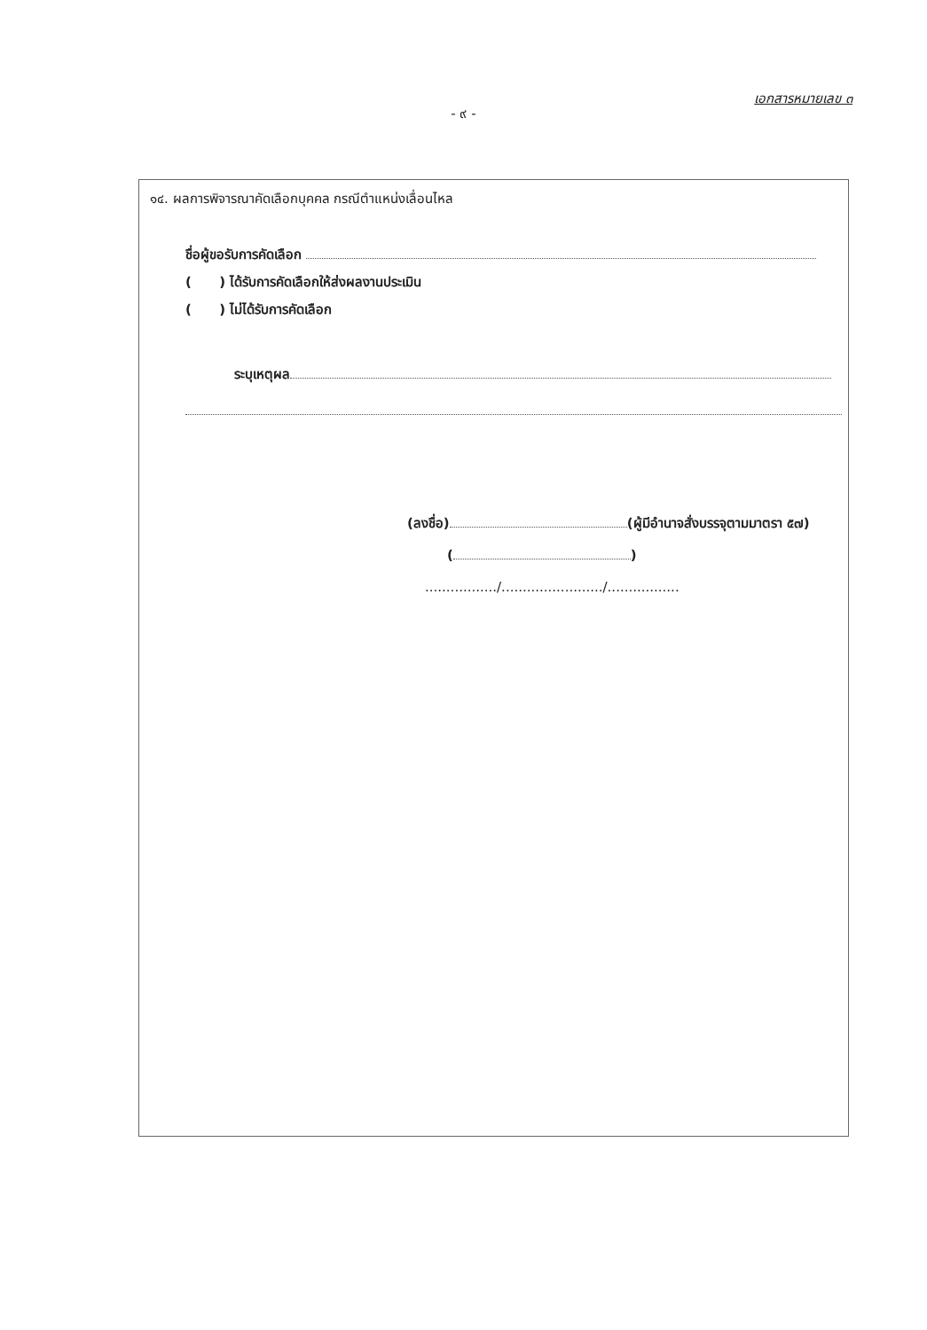เอกสารหมายเลข ๓
- ๙ -
๑๔. ผลการพิจารณาคัดเลือกบุคคล กรณีตำแหน่งเลื่อนไหล
ชื่อผู้ขอรับการคัดเลือก
( ) ได้รับการคัดเลือกให้ส่งผลงานประเมิน
( ) ไม่ได้รับการคัดเลือก
ระบุเหตุผล
(ลงชื่อ) (ผู้มีอำนาจสั่งบรรจุตามมาตรา ๕๗)
( )
................./......................../.................